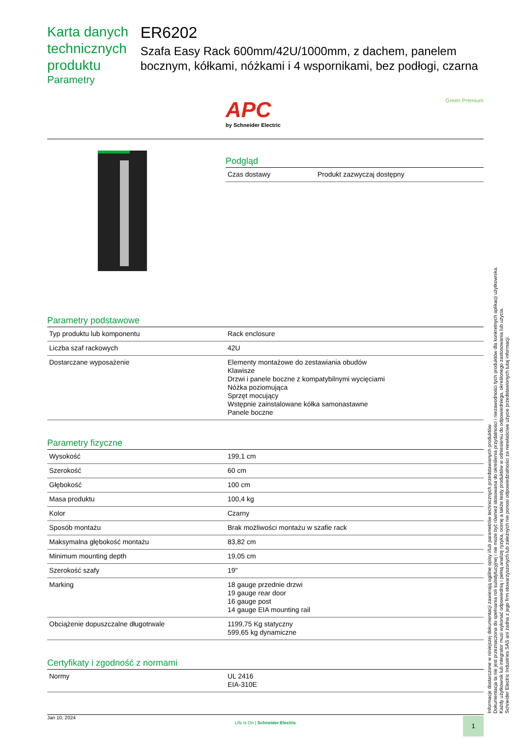Karta danych technicznych produktu
Parametry
ER6202
Szafa Easy Rack 600mm/42U/1000mm, z dachem, panelem bocznym, kółkami, nóżkami i 4 wspornikami, bez podłogi, czarna
APC
by Schneider Electric
Green Premium
Podgląd
| Czas dostawy | Produkt zazwyczaj dostępny |
Parametry podstawowe
| Typ produktu lub komponentu | Rack enclosure |
| Liczba szaf rackowych | 42U |
| Dostarczane wyposażenie | Elementy montażowe do zestawiania obudów Klawisze Drzwi i panele boczne z kompatybilnymi wycięciami Nóżka poziomująca Sprzęt mocujący Wstępnie zainstalowane kółka samonastawne Panele boczne |
Parametry fizyczne
| Wysokość | 199,1 cm |
| Szerokość | 60 cm |
| Głębokość | 100 cm |
| Masa produktu | 100,4 kg |
| Kolor | Czarny |
| Sposób montażu | Brak możliwości montażu w szafie rack |
| Maksymalna głębokość montażu | 83,82 cm |
| Minimum mounting depth | 19,05 cm |
| Szerokość szafy | 19" |
| Marking | 18 gauge przednie drzwi 19 gauge rear door 16 gauge post 14 gauge EIA mounting rail |
| Obciążenie dopuszczalne długotrwale | 1199,75 Kg statyczny 599,65 kg dynamiczne |
Certyfikaty i zgodność z normami
| Normy | UL 2416 EIA-310E |
Informacje dostarczone w niniejszej dokumentacji zawierają ogólne opisy i/lub parametrów technicznych przedstawianych produktów.
Dokumentacja ta nie jest przeznaczona do spełniania roli substytucyjnej i nie może być również stosowana do określenia przydatności i niezawodności tych produktów dla konkretnych aplikacji użytkownika.
Każdy użytkownik lub integrator musi wykonać odpowiednią i pełną analizę ryzyka, ocenę a także testy produktów w odniesieniu do odpowiedniego, określonego zastosowania lub użycia.
Schneider Electric Industries SAS ani żadna z jego firm stowarzyszonych lub zależnych nie ponosi odpowiedzialności za niewłaściwe użycie przedstawionych tutaj informacji.
Jan 10, 2024
Life Is On | Schneider Electric
1